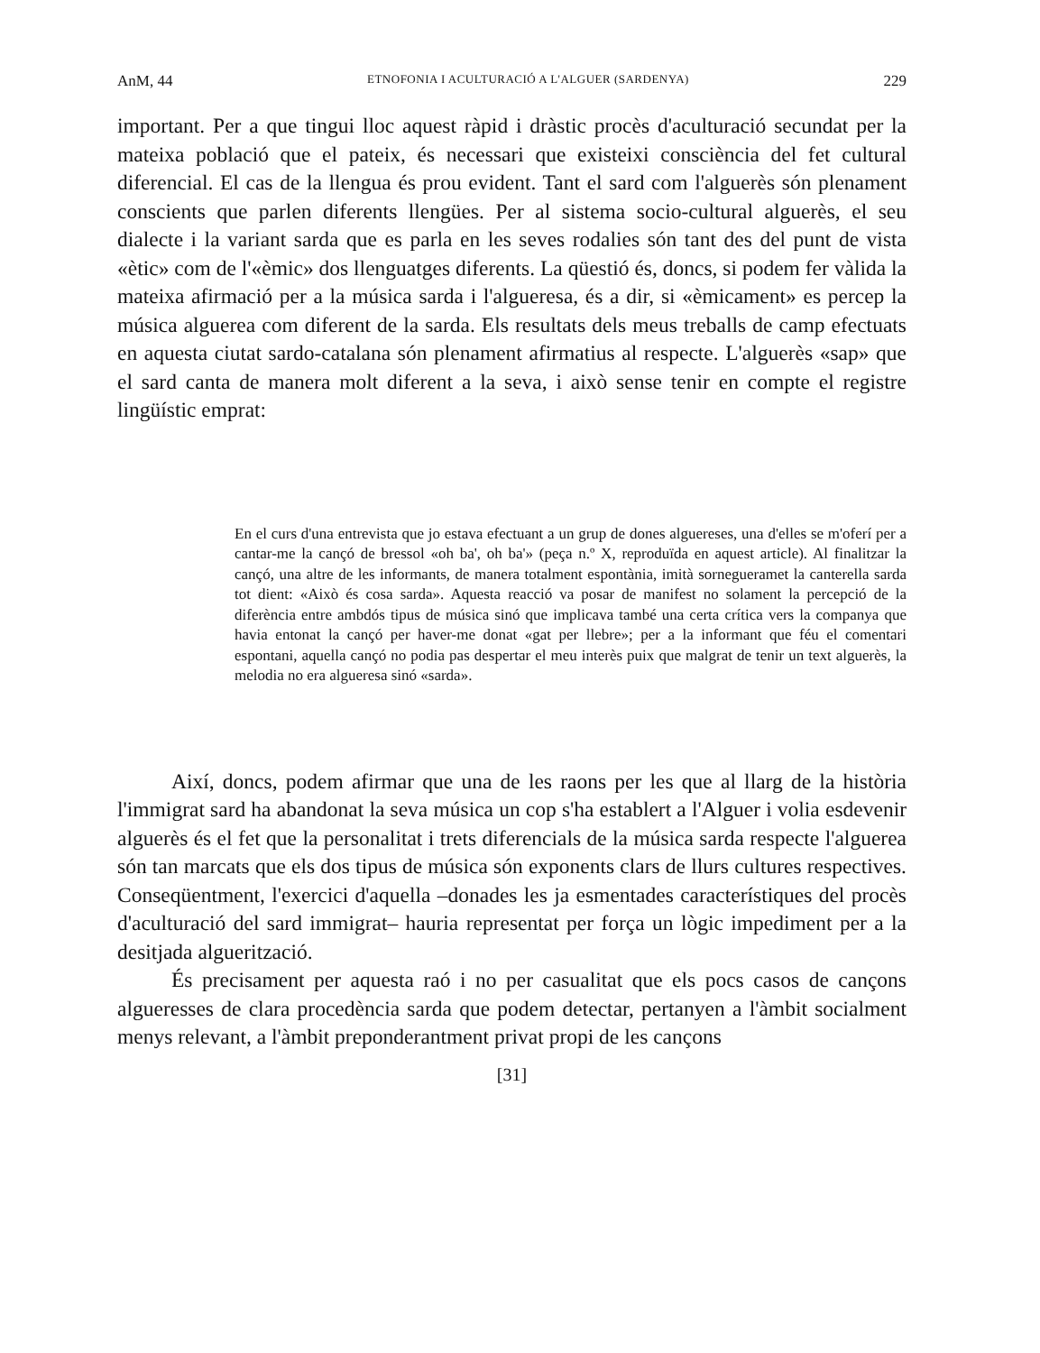AnM, 44 ETNOFONIA I ACULTURACIÓ A L'ALGUER (SARDENYA) 229
important. Per a que tingui lloc aquest ràpid i dràstic procès d'aculturació secundat per la mateixa població que el pateix, és necessari que existeixi consciència del fet cultural diferencial. El cas de la llengua és prou evident. Tant el sard com l'alguerès són plenament conscients que parlen diferents llengües. Per al sistema socio-cultural alguerès, el seu dialecte i la variant sarda que es parla en les seves rodalies són tant des del punt de vista «ètic» com de l'«èmic» dos llenguatges diferents. La qüestió és, doncs, si podem fer vàlida la mateixa afirmació per a la música sarda i l'algueresa, és a dir, si «èmicament» es percep la música alguerea com diferent de la sarda. Els resultats dels meus treballs de camp efectuats en aquesta ciutat sardo-catalana són plenament afirmatius al respecte. L'alguerès «sap» que el sard canta de manera molt diferent a la seva, i això sense tenir en compte el registre lingüístic emprat:
En el curs d'una entrevista que jo estava efectuant a un grup de dones algue­reses, una d'elles se m'oferí per a cantar-me la cançó de bressol «oh ba', oh ba'» (peça n.º X, reproduïda en aquest article). Al finalitzar la cançó, una altre de les informants, de manera totalment espontània, imità sornegueramet la canterella sarda tot dient: «Això és cosa sarda». Aquesta reacció va posar de manifest no solament la percepció de la diferència entre ambdós tipus de música sinó que implicava també una certa crítica vers la companya que havia entonat la cançó per haver-me donat «gat per llebre»; per a la informant que féu el comentari espontani, aquella cançó no podia pas despertar el meu interès puix que malgrat de tenir un text alguerès, la melodia no era algueresa sinó «sarda».
Així, doncs, podem afirmar que una de les raons per les que al llarg de la història l'immigrat sard ha abandonat la seva música un cop s'ha establert a l'Alguer i volia esdevenir alguerès és el fet que la personalitat i trets diferencials de la música sarda respecte l'alguerea són tan marcats que els dos tipus de música són exponents clars de llurs cultures respectives. Conseqüentment, l'exercici d'aquella –donades les ja esmentades característiques del procès d'aculturació del sard immigrat– hauria representat per força un lògic impediment per a la desitjada alguerització.
És precisament per aquesta raó i no per casualitat que els pocs casos de cançons algueresses de clara procedència sarda que podem detectar, pertanyen a l'àmbit socialment menys relevant, a l'àmbit preponderantment privat propi de les cançons
[31]